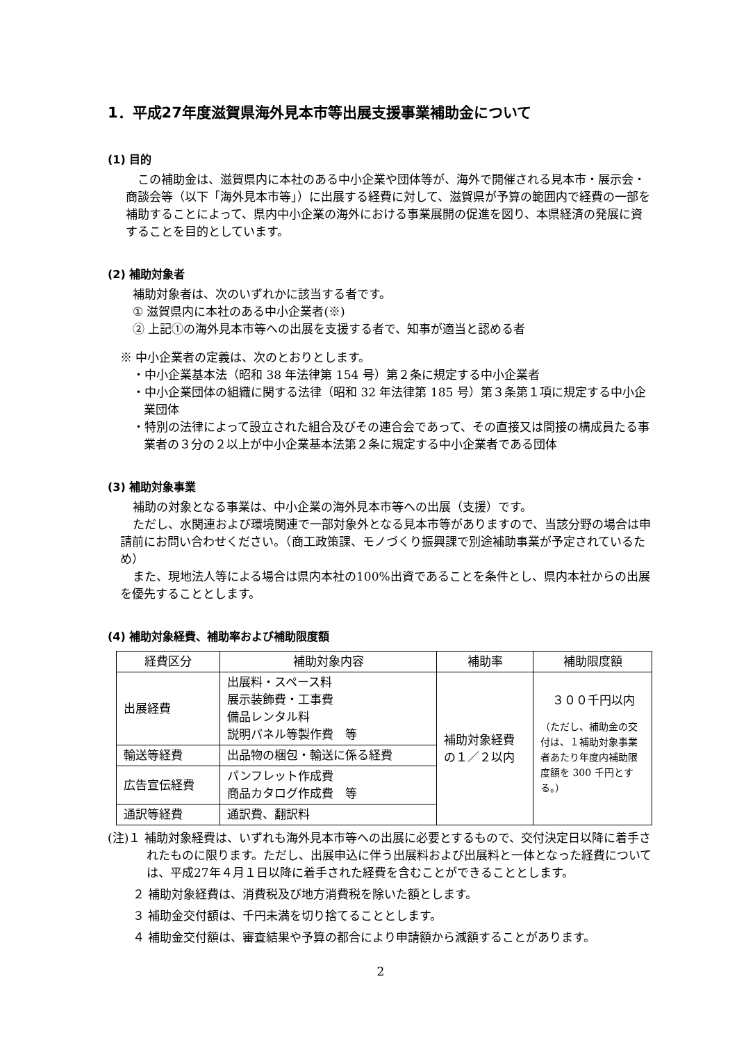1．平成27年度滋賀県海外見本市等出展支援事業補助金について
(1) 目的
この補助金は、滋賀県内に本社のある中小企業や団体等が、海外で開催される見本市・展示会・商談会等（以下「海外見本市等」）に出展する経費に対して、滋賀県が予算の範囲内で経費の一部を補助することによって、県内中小企業の海外における事業展開の促進を図り、本県経済の発展に資することを目的としています。
(2) 補助対象者
補助対象者は、次のいずれかに該当する者です。
① 滋賀県内に本社のある中小企業者(※)
② 上記①の海外見本市等への出展を支援する者で、知事が適当と認める者
※ 中小企業者の定義は、次のとおりとします。
・中小企業基本法（昭和 38 年法律第 154 号）第２条に規定する中小企業者
・中小企業団体の組織に関する法律（昭和 32 年法律第 185 号）第３条第１項に規定する中小企業団体
・特別の法律によって設立された組合及びその連合会であって、その直接又は間接の構成員たる事業者の３分の２以上が中小企業基本法第２条に規定する中小企業者である団体
(3) 補助対象事業
補助の対象となる事業は、中小企業の海外見本市等への出展（支援）です。
ただし、水関連および環境関連で一部対象外となる見本市等がありますので、当該分野の場合は申請前にお問い合わせください。（商工政策課、モノづくり振興課で別途補助事業が予定されているため）
また、現地法人等による場合は県内本社の100%出資であることを条件とし、県内本社からの出展を優先することとします。
(4) 補助対象経費、補助率および補助限度額
| 経費区分 | 補助対象内容 | 補助率 | 補助限度額 |
| --- | --- | --- | --- |
| 出展経費 | 出展料・スペース料 展示装飾費・工事費 備品レンタル料 説明パネル等製作費 等 | 補助対象経費の１／２以内 | ３００千円以内 （ただし、補助金の交付は、１補助対象事業者あたり年度内補助限度額を 300 千円とする。） |
| 輸送等経費 | 出品物の梱包・輸送に係る経費 | | |
| 広告宣伝経費 | パンフレット作成費 商品カタログ作成費 等 | | |
| 通訳等経費 | 通訳費、翻訳料 | | |
(注)１ 補助対象経費は、いずれも海外見本市等への出展に必要とするもので、交付決定日以降に着手されたものに限ります。ただし、出展申込に伴う出展料および出展料と一体となった経費については、平成27年４月１日以降に着手された経費を含むことができることとします。
２ 補助対象経費は、消費税及び地方消費税を除いた額とします。
３ 補助金交付額は、千円未満を切り捨てることとします。
４ 補助金交付額は、審査結果や予算の都合により申請額から減額することがあります。
2